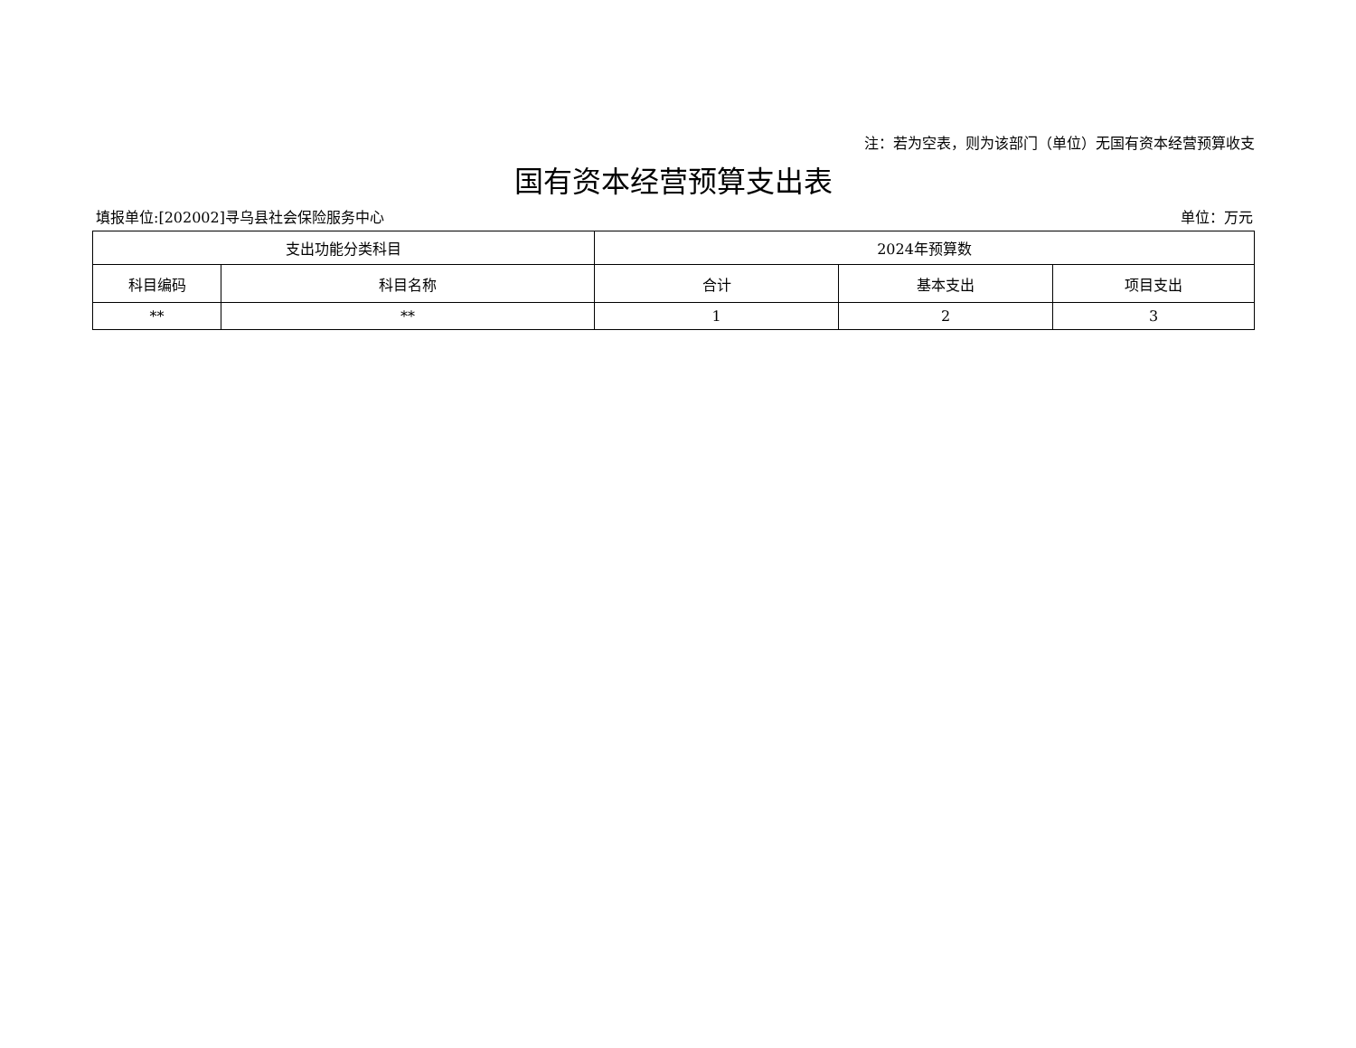注：若为空表，则为该部门（单位）无国有资本经营预算收支
国有资本经营预算支出表
填报单位:[202002]寻乌县社会保险服务中心 单位：万元
| 支出功能分类科目 | | 2024年预算数 | | |
| --- | --- | --- | --- | --- |
| 科目编码 | 科目名称 | 合计 | 基本支出 | 项目支出 |
| ** | ** | 1 | 2 | 3 |